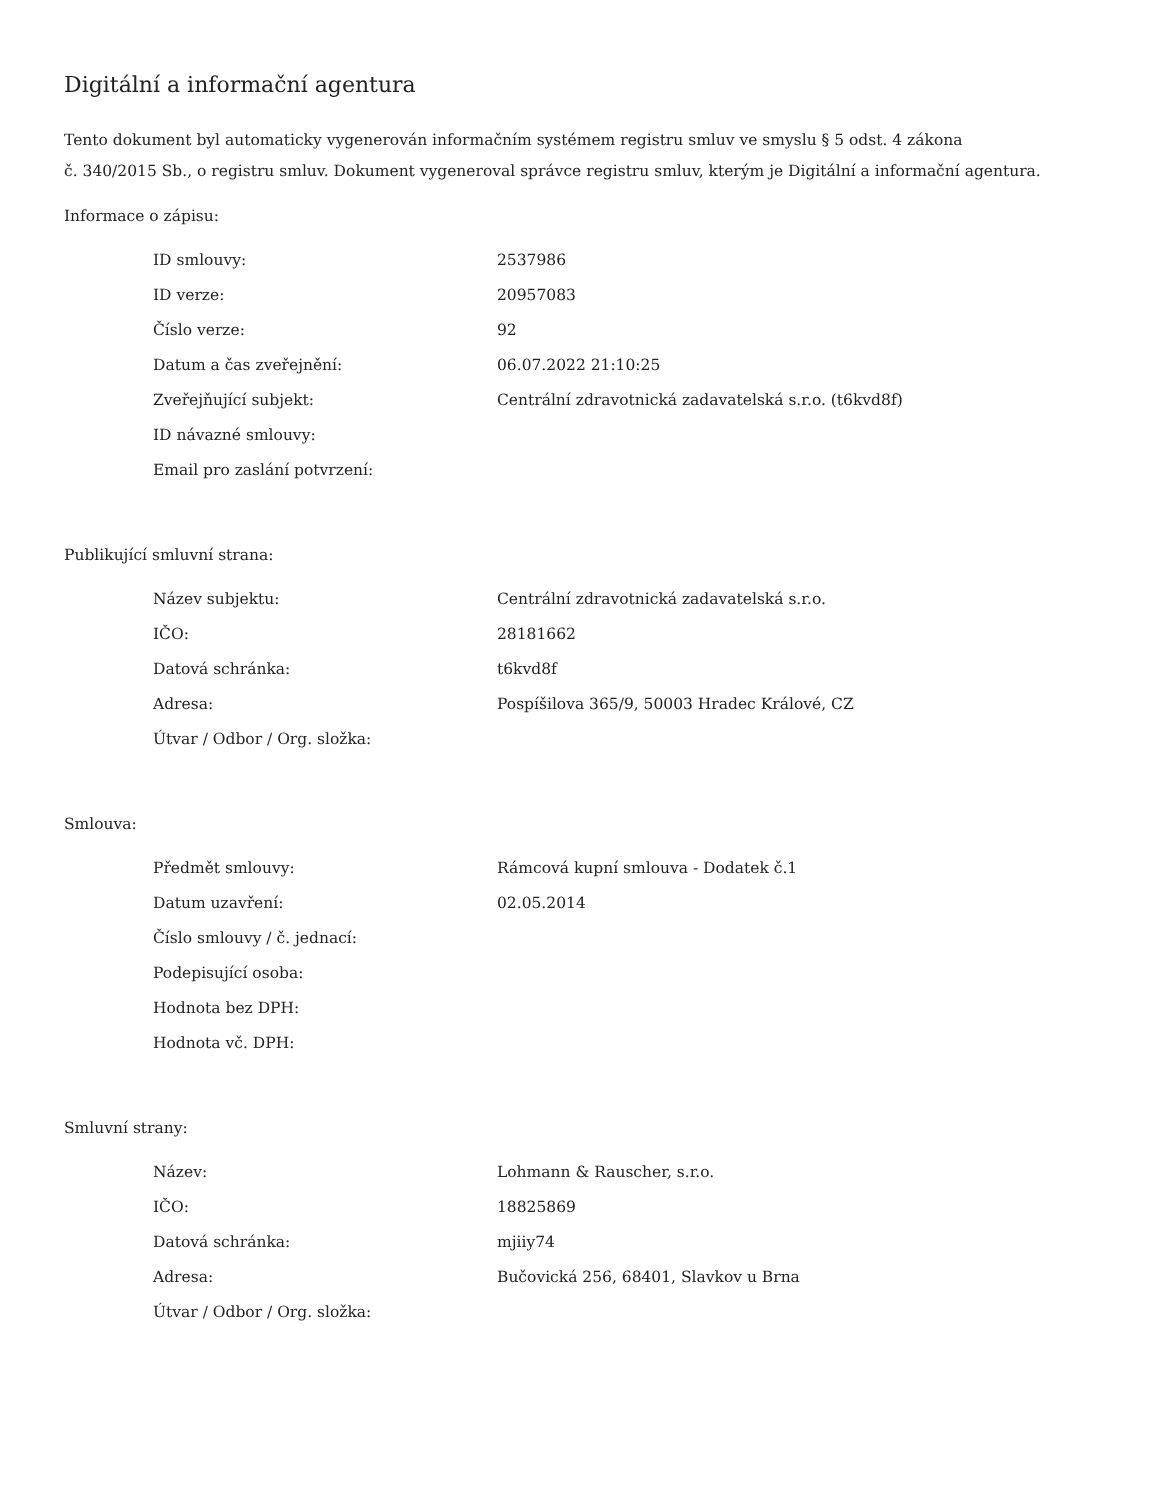Digitální a informační agentura
Tento dokument byl automaticky vygenerován informačním systémem registru smluv ve smyslu § 5 odst. 4 zákona
č. 340/2015 Sb., o registru smluv. Dokument vygeneroval správce registru smluv, kterým je Digitální a informační agentura.
Informace o zápisu:
| ID smlouvy: | 2537986 |
| ID verze: | 20957083 |
| Číslo verze: | 92 |
| Datum a čas zveřejnění: | 06.07.2022 21:10:25 |
| Zveřejňující subjekt: | Centrální zdravotnická zadavatelská s.r.o. (t6kvd8f) |
| ID návazné smlouvy: | |
| Email pro zaslání potvrzení: | |
Publikující smluvní strana:
| Název subjektu: | Centrální zdravotnická zadavatelská s.r.o. |
| IČO: | 28181662 |
| Datová schránka: | t6kvd8f |
| Adresa: | Pospíšilova 365/9, 50003 Hradec Králové, CZ |
| Útvar / Odbor / Org. složka: | |
Smlouva:
| Předmět smlouvy: | Rámcová kupní smlouva - Dodatek č.1 |
| Datum uzavření: | 02.05.2014 |
| Číslo smlouvy / č. jednací: | |
| Podepisující osoba: | |
| Hodnota bez DPH: | |
| Hodnota vč. DPH: | |
Smluvní strany:
| Název: | Lohmann & Rauscher, s.r.o. |
| IČO: | 18825869 |
| Datová schránka: | mjiiy74 |
| Adresa: | Bučovická 256, 68401, Slavkov u Brna |
| Útvar / Odbor / Org. složka: | |